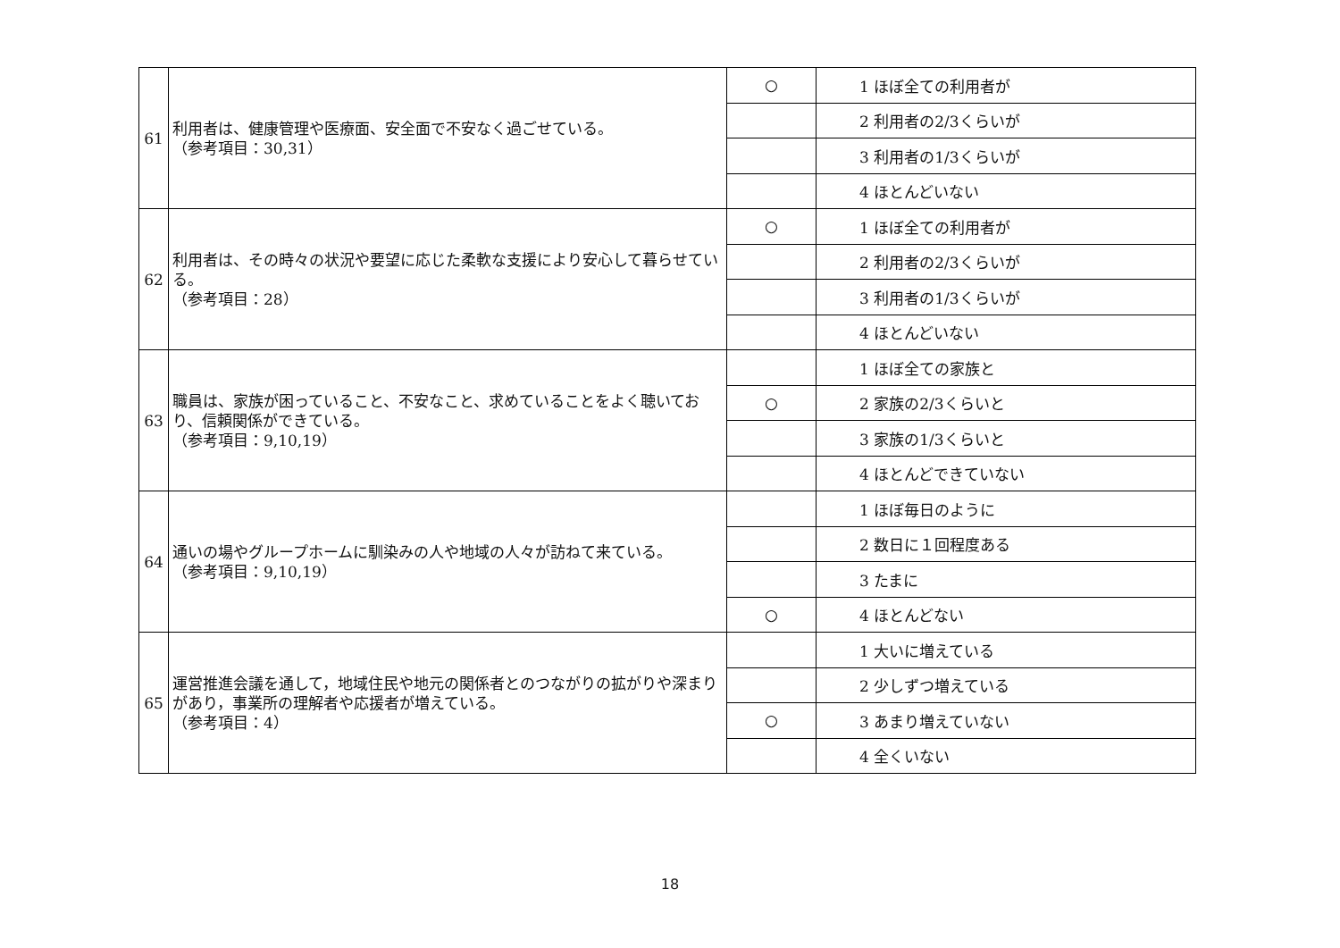| 61 | 利用者は、健康管理や医療面、安全面で不安なく過ごせている。 （参考項目：30,31） | ○ | 1 ほぼ全ての利用者が |
| | | | 2 利用者の2/3くらいが |
| | | | 3 利用者の1/3くらいが |
| | | | 4 ほとんどいない |
| 62 | 利用者は、その時々の状況や要望に応じた柔軟な支援により安心して暮らせている。 （参考項目：28） | ○ | 1 ほぼ全ての利用者が |
| | | | 2 利用者の2/3くらいが |
| | | | 3 利用者の1/3くらいが |
| | | | 4 ほとんどいない |
| 63 | 職員は、家族が困っていること、不安なこと、求めていることをよく聴いており、信頼関係ができている。 （参考項目：9,10,19） | | 1 ほぼ全ての家族と |
| | | ○ | 2 家族の2/3くらいと |
| | | | 3 家族の1/3くらいと |
| | | | 4 ほとんどできていない |
| 64 | 通いの場やグループホームに馴染みの人や地域の人々が訪ねて来ている。 （参考項目：9,10,19） | | 1 ほぼ毎日のように |
| | | | 2 数日に１回程度ある |
| | | | 3 たまに |
| | | ○ | 4 ほとんどない |
| 65 | 運営推進会議を通して，地域住民や地元の関係者とのつながりの拡がりや深まりがあり，事業所の理解者や応援者が増えている。 （参考項目：4） | | 1 大いに増えている |
| | | | 2 少しずつ増えている |
| | | ○ | 3 あまり増えていない |
| | | | 4 全くいない |
18